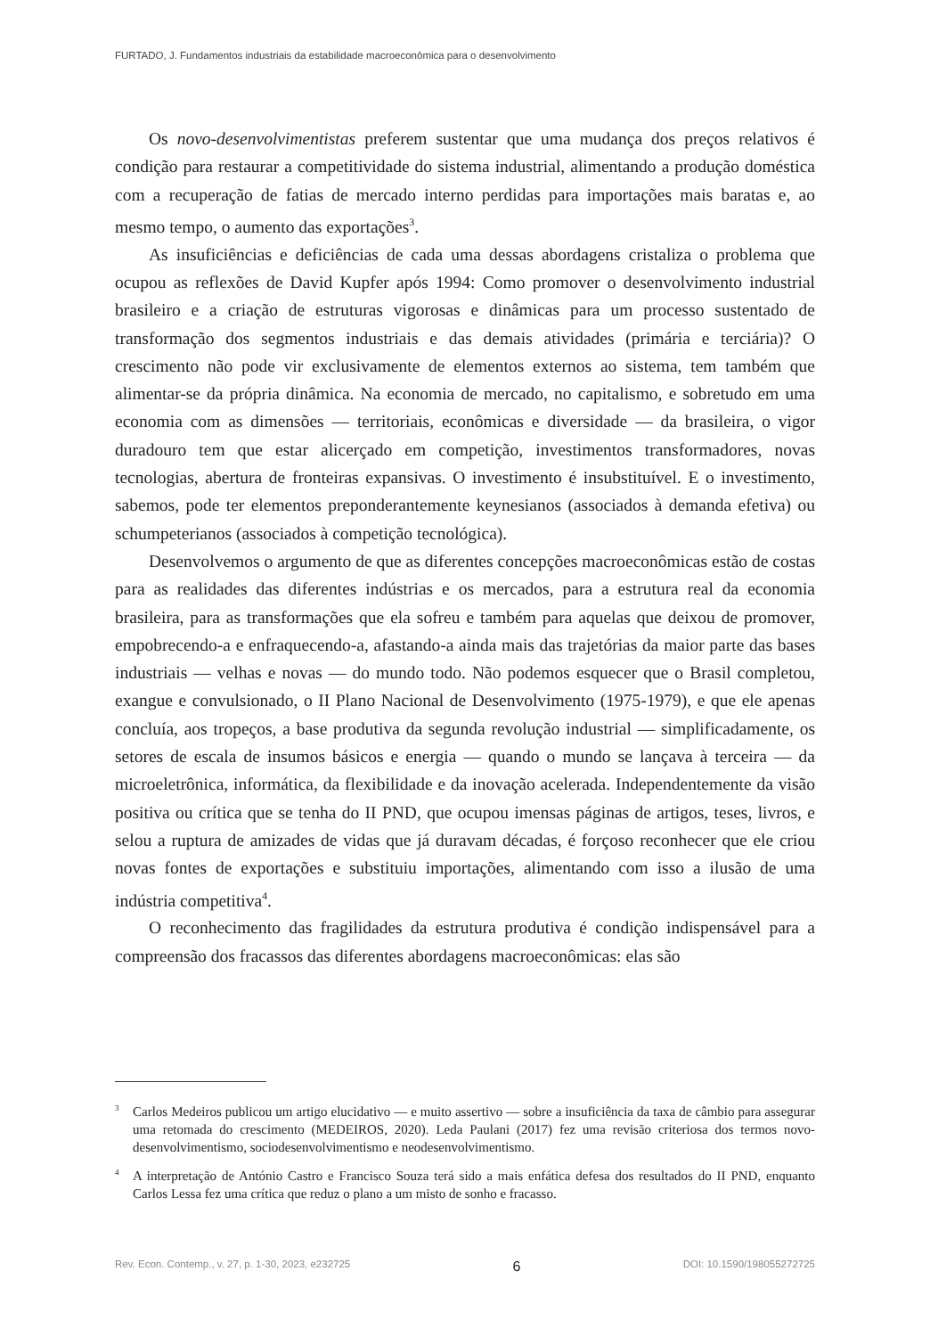FURTADO, J. Fundamentos industriais da estabilidade macroeconômica para o desenvolvimento
Os novo-desenvolvimentistas preferem sustentar que uma mudança dos preços relativos é condição para restaurar a competitividade do sistema industrial, alimentando a produção doméstica com a recuperação de fatias de mercado interno perdidas para importações mais baratas e, ao mesmo tempo, o aumento das exportações<sup>3</sup>.
As insuficiências e deficiências de cada uma dessas abordagens cristaliza o problema que ocupou as reflexões de David Kupfer após 1994: Como promover o desenvolvimento industrial brasileiro e a criação de estruturas vigorosas e dinâmicas para um processo sustentado de transformação dos segmentos industriais e das demais atividades (primária e terciária)? O crescimento não pode vir exclusivamente de elementos externos ao sistema, tem também que alimentar-se da própria dinâmica. Na economia de mercado, no capitalismo, e sobretudo em uma economia com as dimensões — territoriais, econômicas e diversidade — da brasileira, o vigor duradouro tem que estar alicerçado em competição, investimentos transformadores, novas tecnologias, abertura de fronteiras expansivas. O investimento é insubstituível. E o investimento, sabemos, pode ter elementos preponderantemente keynesianos (associados à demanda efetiva) ou schumpeterianos (associados à competição tecnológica).
Desenvolvemos o argumento de que as diferentes concepções macroeconômicas estão de costas para as realidades das diferentes indústrias e os mercados, para a estrutura real da economia brasileira, para as transformações que ela sofreu e também para aquelas que deixou de promover, empobrecendo-a e enfraquecendo-a, afastando-a ainda mais das trajetórias da maior parte das bases industriais — velhas e novas — do mundo todo. Não podemos esquecer que o Brasil completou, exangue e convulsionado, o II Plano Nacional de Desenvolvimento (1975-1979), e que ele apenas concluía, aos tropeços, a base produtiva da segunda revolução industrial — simplificadamente, os setores de escala de insumos básicos e energia — quando o mundo se lançava à terceira — da microeletrônica, informática, da flexibilidade e da inovação acelerada. Independentemente da visão positiva ou crítica que se tenha do II PND, que ocupou imensas páginas de artigos, teses, livros, e selou a ruptura de amizades de vidas que já duravam décadas, é forçoso reconhecer que ele criou novas fontes de exportações e substituiu importações, alimentando com isso a ilusão de uma indústria competitiva<sup>4</sup>.
O reconhecimento das fragilidades da estrutura produtiva é condição indispensável para a compreensão dos fracassos das diferentes abordagens macroeconômicas: elas são
<sup>3</sup> Carlos Medeiros publicou um artigo elucidativo — e muito assertivo — sobre a insuficiência da taxa de câmbio para assegurar uma retomada do crescimento (MEDEIROS, 2020). Leda Paulani (2017) fez uma revisão criteriosa dos termos novo-desenvolvimentismo, sociodesenvolvimentismo e neodesenvol­vimentismo.
<sup>4</sup> A interpretação de António Castro e Francisco Souza terá sido a mais enfática defesa dos resultados do II PND, enquanto Carlos Lessa fez uma crítica que reduz o plano a um misto de sonho e fracasso.
Rev. Econ. Contemp., v. 27, p. 1-30, 2023, e232725 6 DOI: 10.1590/198055272725